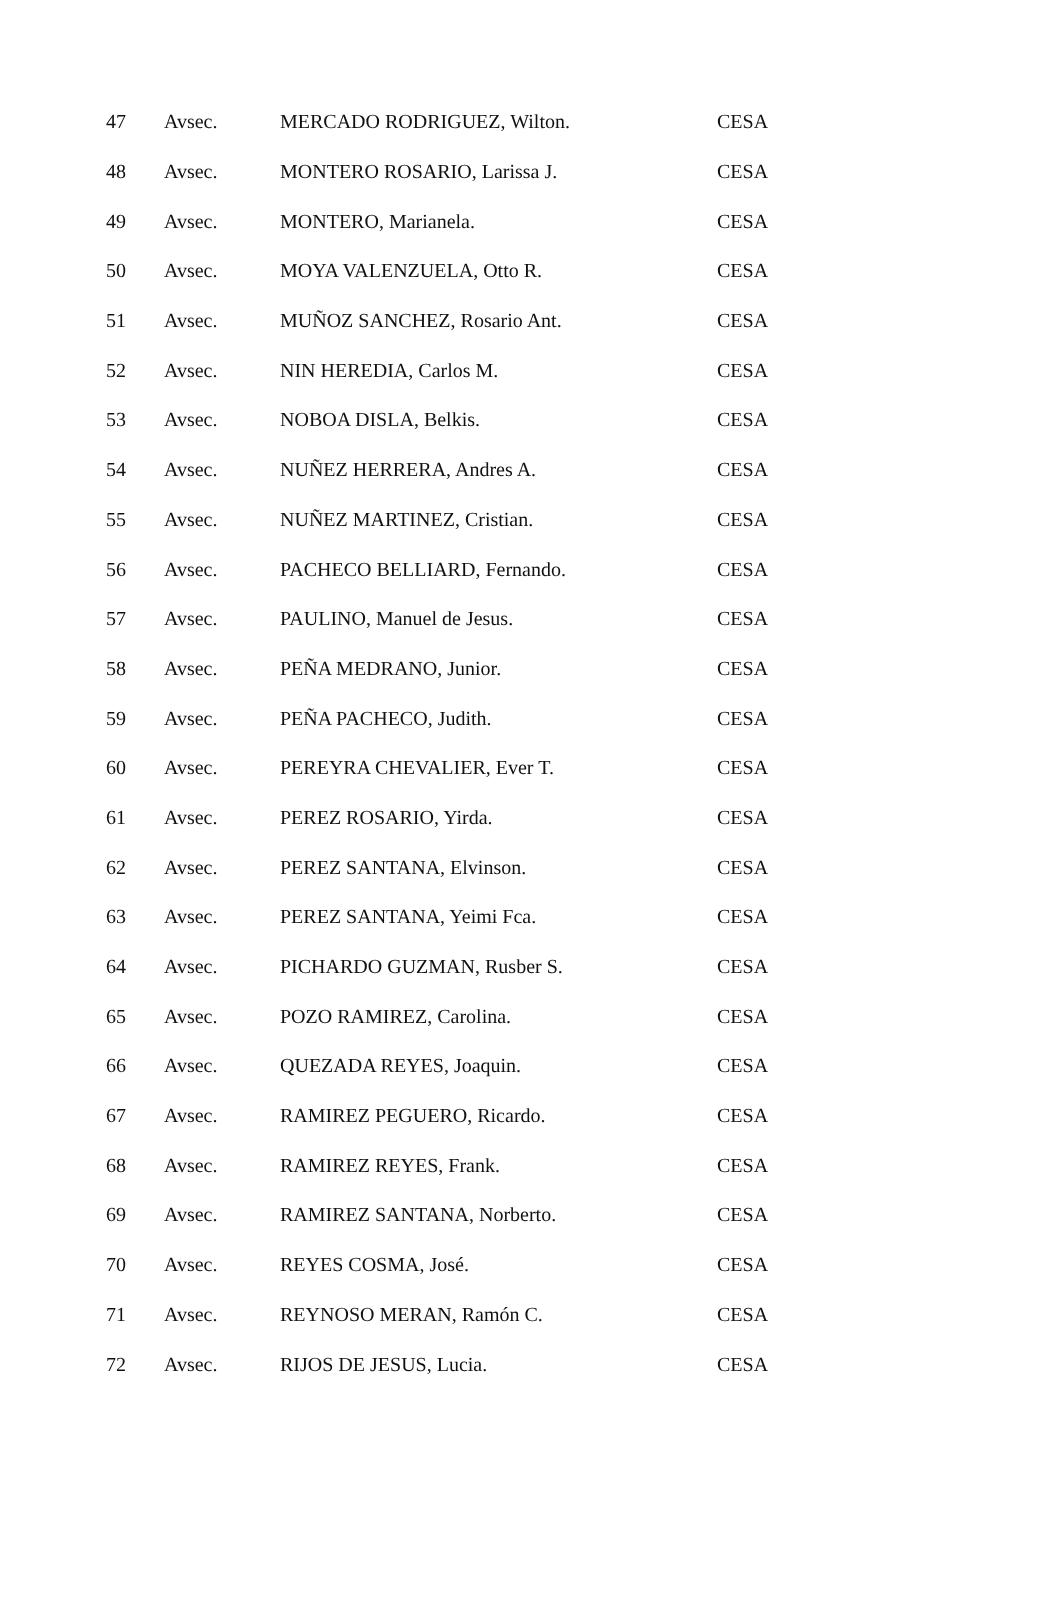| 47 | Avsec. | MERCADO RODRIGUEZ, Wilton. | CESA |
| 48 | Avsec. | MONTERO ROSARIO, Larissa J. | CESA |
| 49 | Avsec. | MONTERO, Marianela. | CESA |
| 50 | Avsec. | MOYA VALENZUELA, Otto R. | CESA |
| 51 | Avsec. | MUÑOZ SANCHEZ, Rosario Ant. | CESA |
| 52 | Avsec. | NIN HEREDIA, Carlos M. | CESA |
| 53 | Avsec. | NOBOA DISLA, Belkis. | CESA |
| 54 | Avsec. | NUÑEZ HERRERA, Andres A. | CESA |
| 55 | Avsec. | NUÑEZ MARTINEZ, Cristian. | CESA |
| 56 | Avsec. | PACHECO BELLIARD, Fernando. | CESA |
| 57 | Avsec. | PAULINO, Manuel de Jesus. | CESA |
| 58 | Avsec. | PEÑA MEDRANO, Junior. | CESA |
| 59 | Avsec. | PEÑA PACHECO, Judith. | CESA |
| 60 | Avsec. | PEREYRA CHEVALIER, Ever T. | CESA |
| 61 | Avsec. | PEREZ ROSARIO, Yirda. | CESA |
| 62 | Avsec. | PEREZ SANTANA, Elvinson. | CESA |
| 63 | Avsec. | PEREZ SANTANA, Yeimi Fca. | CESA |
| 64 | Avsec. | PICHARDO GUZMAN, Rusber S. | CESA |
| 65 | Avsec. | POZO RAMIREZ, Carolina. | CESA |
| 66 | Avsec. | QUEZADA REYES, Joaquin. | CESA |
| 67 | Avsec. | RAMIREZ PEGUERO, Ricardo. | CESA |
| 68 | Avsec. | RAMIREZ REYES, Frank. | CESA |
| 69 | Avsec. | RAMIREZ SANTANA, Norberto. | CESA |
| 70 | Avsec. | REYES COSMA, José. | CESA |
| 71 | Avsec. | REYNOSO MERAN, Ramón C. | CESA |
| 72 | Avsec. | RIJOS DE JESUS, Lucia. | CESA |